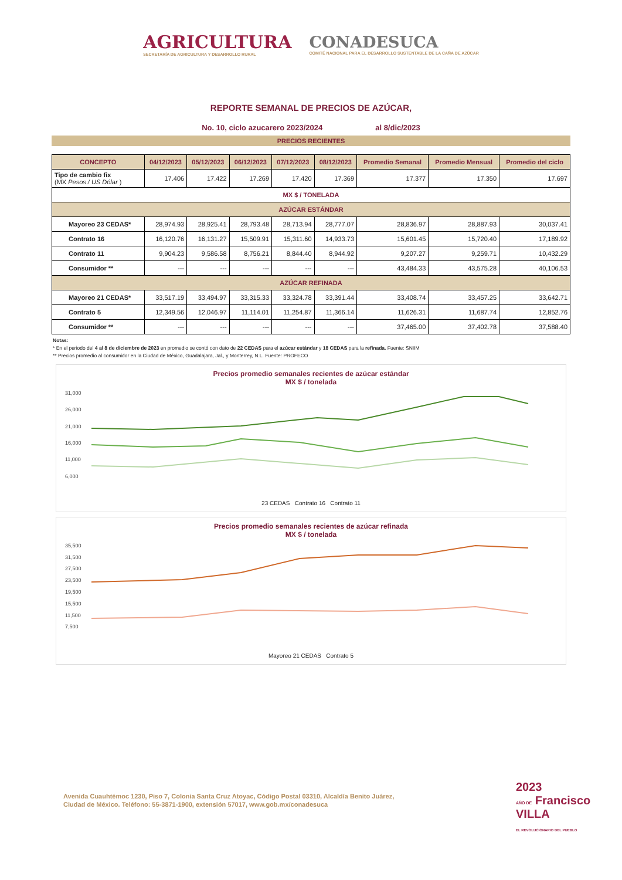AGRICULTURA
SECRETARÍA DE AGRICULTURA Y DESARROLLO RURAL
CONADESUCA
COMITÉ NACIONAL PARA EL DESARROLLO SUSTENTABLE DE LA CAÑA DE AZÚCAR
REPORTE SEMANAL DE PRECIOS DE AZÚCAR,
No. 10, ciclo azucarero 2023/2024 al 8/dic/2023
PRECIOS RECIENTES
| CONCEPTO | 04/12/2023 | 05/12/2023 | 06/12/2023 | 07/12/2023 | 08/12/2023 | Promedio Semanal | Promedio Mensual | Promedio del ciclo |
| --- | --- | --- | --- | --- | --- | --- | --- | --- |
| Tipo de cambio fix (MX Pesos / US Dólar ) | 17.406 | 17.422 | 17.269 | 17.420 | 17.369 | 17.377 | 17.350 | 17.697 |
| MX $ / TONELADA | | | | | | | | |
| AZÚCAR ESTÁNDAR | | | | | | | | |
| Mayoreo 23 CEDAS* | 28,974.93 | 28,925.41 | 28,793.48 | 28,713.94 | 28,777.07 | 28,836.97 | 28,887.93 | 30,037.41 |
| Contrato 16 | 16,120.76 | 16,131.27 | 15,509.91 | 15,311.60 | 14,933.73 | 15,601.45 | 15,720.40 | 17,189.92 |
| Contrato 11 | 9,904.23 | 9,586.58 | 8,756.21 | 8,844.40 | 8,944.92 | 9,207.27 | 9,259.71 | 10,432.29 |
| Consumidor ** | --- | --- | --- | --- | --- | 43,484.33 | 43,575.28 | 40,106.53 |
| AZÚCAR REFINADA | | | | | | | | |
| Mayoreo 21 CEDAS* | 33,517.19 | 33,494.97 | 33,315.33 | 33,324.78 | 33,391.44 | 33,408.74 | 33,457.25 | 33,642.71 |
| Contrato 5 | 12,349.56 | 12,046.97 | 11,114.01 | 11,254.87 | 11,366.14 | 11,626.31 | 11,687.74 | 12,852.76 |
| Consumidor ** | --- | --- | --- | --- | --- | 37,465.00 | 37,402.78 | 37,588.40 |
Notas:
* En el periodo del 4 al 8 de diciembre de 2023 en promedio se contó con dato de 22 CEDAS para el azúcar estándar y 18 CEDAS para la refinada. Fuente: SNIIM
** Precios promedio al consumidor en la Ciudad de México, Guadalajara, Jal., y Monterrey, N.L. Fuente: PROFECO
Precios promedio semanales recientes de azúcar estándar
MX $ / tonelada
31,000
26,000
21,000
16,000
11,000
6,000
23 CEDAS Contrato 16 Contrato 11
Precios promedio semanales recientes de azúcar refinada
MX $ / tonelada
35,500
31,500
27,500
23,500
19,500
15,500
11,500
7,500
Mayoreo 21 CEDAS Contrato 5
Avenida Cuauhtémoc 1230, Piso 7, Colonia Santa Cruz Atoyac, Código Postal 03310, Alcaldía Benito Juárez,
Ciudad de México. Teléfono: 55-3871-1900, extensión 57017, www.gob.mx/conadesuca
2023
AÑO DE Francisco VILLA
EL REVOLUCIONARIO DEL PUEBLO